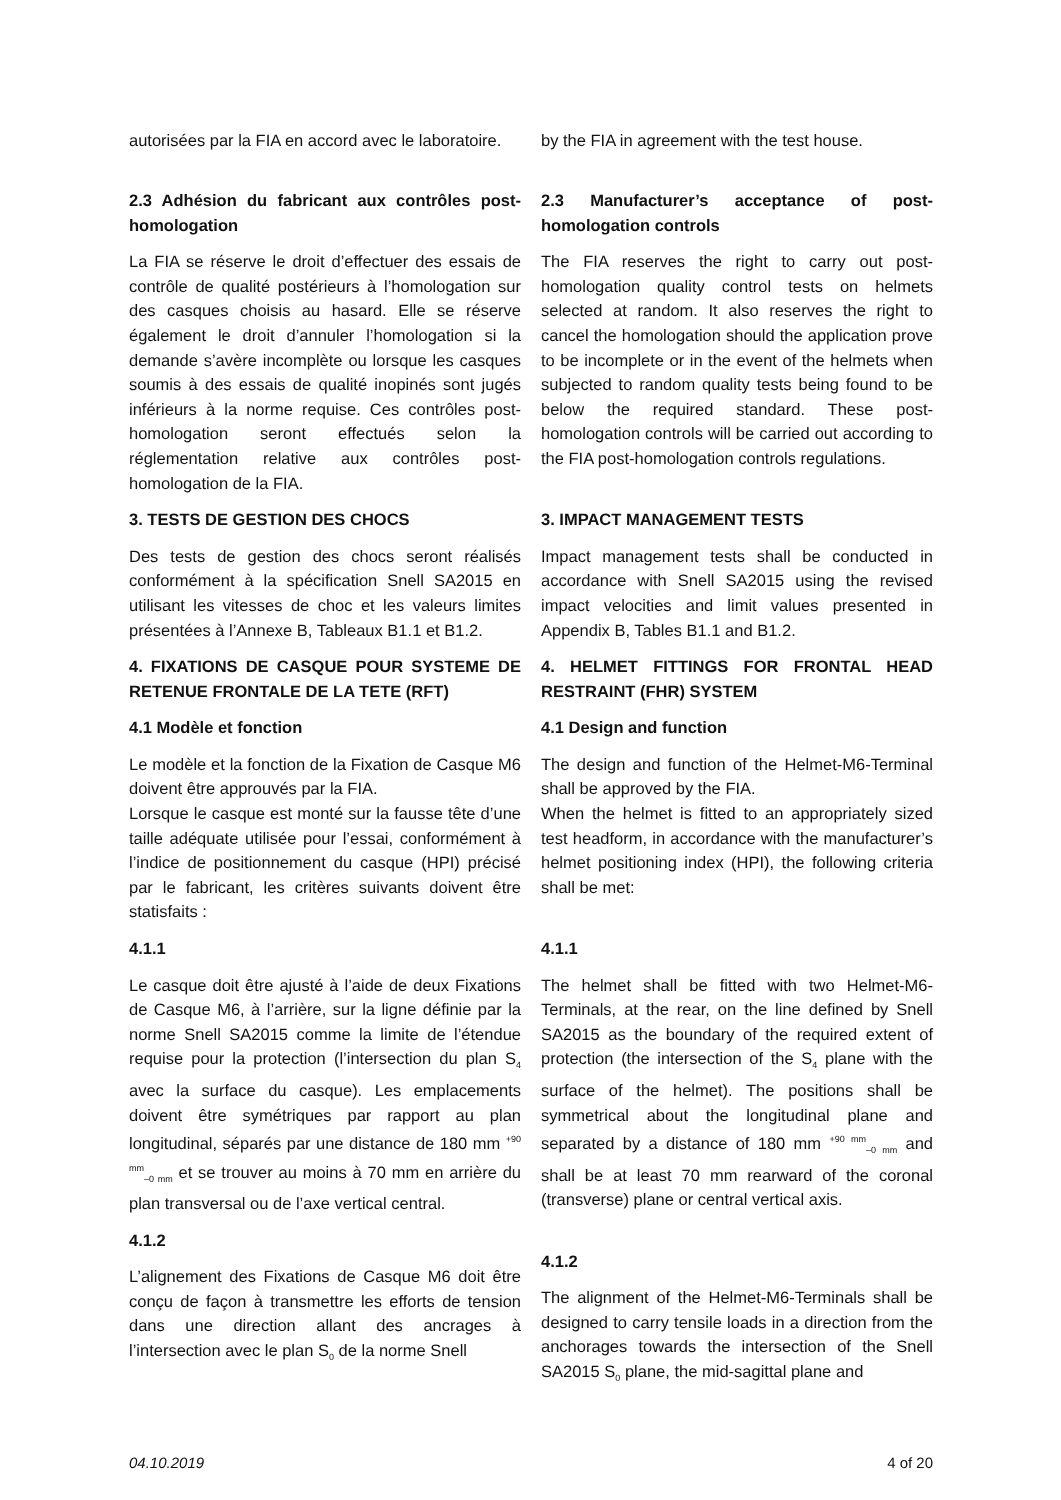autorisées par la FIA en accord avec le laboratoire.
by the FIA in agreement with the test house.
2.3 Adhésion du fabricant aux contrôles post-homologation
La FIA se réserve le droit d’effectuer des essais de contrôle de qualité postérieurs à l’homologation sur des casques choisis au hasard. Elle se réserve également le droit d’annuler l’homologation si la demande s’avère incomplète ou lorsque les casques soumis à des essais de qualité inopinés sont jugés inférieurs à la norme requise. Ces contrôles post-homologation seront effectués selon la réglementation relative aux contrôles post-homologation de la FIA.
2.3 Manufacturer’s acceptance of post-homologation controls
The FIA reserves the right to carry out post-homologation quality control tests on helmets selected at random. It also reserves the right to cancel the homologation should the application prove to be incomplete or in the event of the helmets when subjected to random quality tests being found to be below the required standard. These post-homologation controls will be carried out according to the FIA post-homologation controls regulations.
3. TESTS DE GESTION DES CHOCS
Des tests de gestion des chocs seront réalisés conformément à la spécification Snell SA2015 en utilisant les vitesses de choc et les valeurs limites présentées à l’Annexe B, Tableaux B1.1 et B1.2.
3. IMPACT MANAGEMENT TESTS
Impact management tests shall be conducted in accordance with Snell SA2015 using the revised impact velocities and limit values presented in Appendix B, Tables B1.1 and B1.2.
4. FIXATIONS DE CASQUE POUR SYSTEME DE RETENUE FRONTALE DE LA TETE (RFT)
4.1 Modèle et fonction
Le modèle et la fonction de la Fixation de Casque M6 doivent être approuvés par la FIA.
Lorsque le casque est monté sur la fausse tête d’une taille adéquate utilisée pour l’essai, conformément à l’indice de positionnement du casque (HPI) précisé par le fabricant, les critères suivants doivent être statisfaits :
4.1.1
Le casque doit être ajusté à l’aide de deux Fixations de Casque M6, à l’arrière, sur la ligne définie par la norme Snell SA2015 comme la limite de l’étendue requise pour la protection (l’intersection du plan S<sub>4</sub> avec la surface du casque). Les emplacements doivent être symétriques par rapport au plan longitudinal, séparés par une distance de 180 mm <sup>+90 mm</sup><sub>–0 mm</sub> et se trouver au moins à 70 mm en arrière du plan transversal ou de l’axe vertical central.
4.1.2
L’alignement des Fixations de Casque M6 doit être conçu de façon à transmettre les efforts de tension dans une direction allant des ancrages à l’intersection avec le plan S<sub>0</sub> de la norme Snell
4. HELMET FITTINGS FOR FRONTAL HEAD RESTRAINT (FHR) SYSTEM
4.1 Design and function
The design and function of the Helmet-M6-Terminal shall be approved by the FIA.
When the helmet is fitted to an appropriately sized test headform, in accordance with the manufacturer’s helmet positioning index (HPI), the following criteria shall be met:
4.1.1
The helmet shall be fitted with two Helmet-M6-Terminals, at the rear, on the line defined by Snell SA2015 as the boundary of the required extent of protection (the intersection of the S<sub>4</sub> plane with the surface of the helmet). The positions shall be symmetrical about the longitudinal plane and separated by a distance of 180 mm <sup>+90 mm</sup><sub>–0 mm</sub> and shall be at least 70 mm rearward of the coronal (transverse) plane or central vertical axis.
4.1.2
The alignment of the Helmet-M6-Terminals shall be designed to carry tensile loads in a direction from the anchorages towards the intersection of the Snell SA2015 S<sub>0</sub> plane, the mid-sagittal plane and
04.10.2019 4 of 20